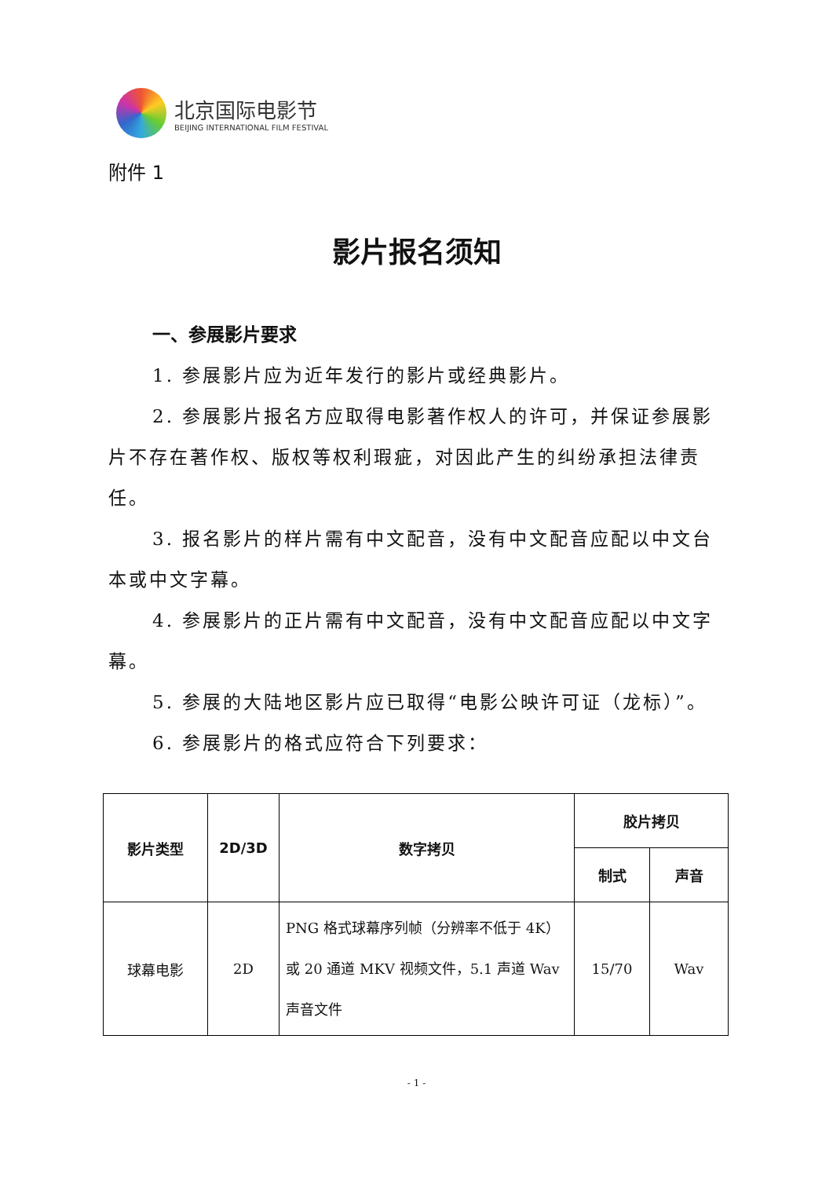北京国际电影节
BEIJING INTERNATIONAL FILM FESTIVAL
附件 1
影片报名须知
一、参展影片要求
1. 参展影片应为近年发行的影片或经典影片。
2. 参展影片报名方应取得电影著作权人的许可，并保证参展影片不存在著作权、版权等权利瑕疵，对因此产生的纠纷承担法律责任。
3. 报名影片的样片需有中文配音，没有中文配音应配以中文台本或中文字幕。
4. 参展影片的正片需有中文配音，没有中文配音应配以中文字幕。
5. 参展的大陆地区影片应已取得“电影公映许可证（龙标）”。
6. 参展影片的格式应符合下列要求：
| 影片类型 | 2D/3D | 数字拷贝 | 胶片拷贝 | |
| --- | --- | --- | --- | --- |
| | | | 制式 | 声音 |
| 球幕电影 | 2D | PNG 格式球幕序列帧（分辨率不低于 4K）或 20 通道 MKV 视频文件，5.1 声道 Wav 声音文件 | 15/70 | Wav |
- 1 -